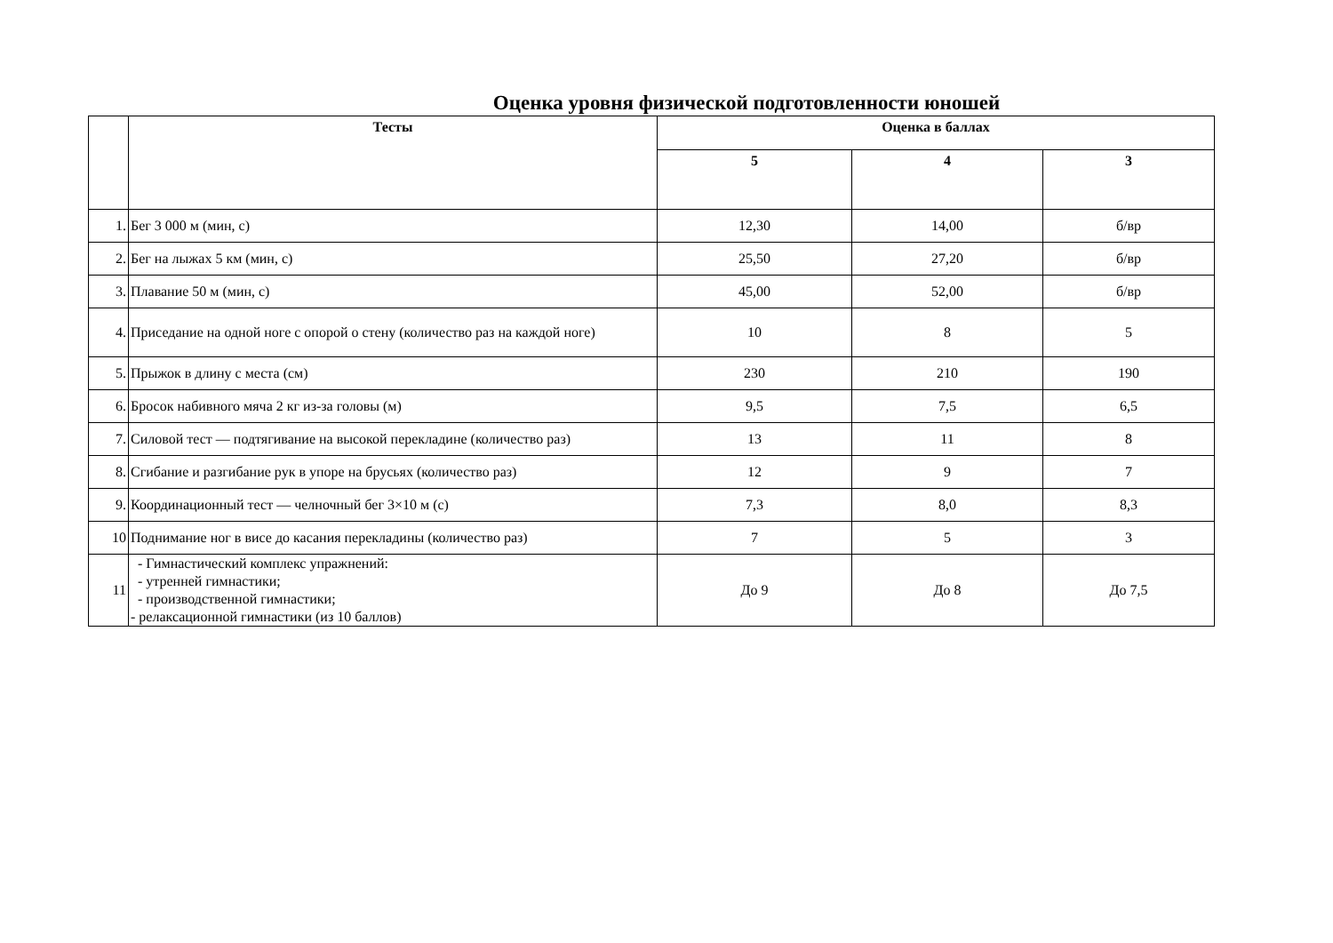Оценка уровня физической подготовленности юношей
| | Тесты | Оценка в баллах | | |
| --- | --- | --- | --- | --- |
| | | 5 | 4 | 3 |
| 1. | Бег 3 000 м (мин, с) | 12,30 | 14,00 | б/вр |
| 2. | Бег на лыжах 5 км (мин, с) | 25,50 | 27,20 | б/вр |
| 3. | Плавание 50 м (мин, с) | 45,00 | 52,00 | б/вр |
| 4. | Приседание на одной ноге с опорой о стену (количество раз на каждой ноге) | 10 | 8 | 5 |
| 5. | Прыжок в длину с места (см) | 230 | 210 | 190 |
| 6. | Бросок набивного мяча 2 кг из-за головы (м) | 9,5 | 7,5 | 6,5 |
| 7. | Силовой тест — подтягивание на высокой перекладине (количество раз) | 13 | 11 | 8 |
| 8. | Сгибание и разгибание рук в упоре на брусьях (количество раз) | 12 | 9 | 7 |
| 9. | Координационный тест — челночный бег 3×10 м (с) | 7,3 | 8,0 | 8,3 |
| 10 | Поднимание ног в висе до касания перекладины (количество раз) | 7 | 5 | 3 |
| 11 | - Гимнастический комплекс упражнений: - утренней гимнастики; - производственной гимнастики; - релаксационной гимнастики (из 10 баллов) | До 9 | До 8 | До 7,5 |